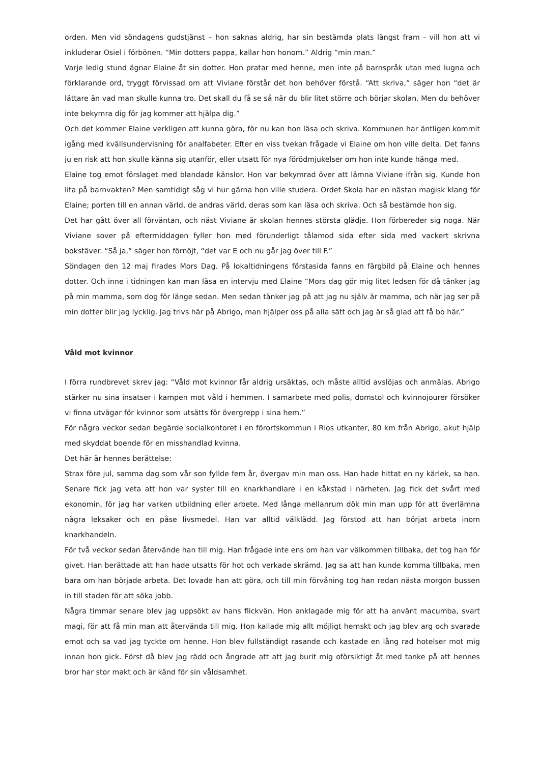orden. Men vid söndagens gudstjänst – hon saknas aldrig, har sin bestämda plats längst fram - vill hon att vi inkluderar Osiel i förbönen. “Min dotters pappa, kallar hon honom.” Aldrig “min man.”
Varje ledig stund ägnar Elaine åt sin dotter. Hon pratar med henne, men inte på barnspråk utan med lugna och förklarande ord, tryggt förvissad om att Viviane förstår det hon behöver förstå. “Att skriva,” säger hon “det är lättare än vad man skulle kunna tro. Det skall du få se så när du blir litet större och börjar skolan. Men du behöver inte bekymra dig för jag kommer att hjälpa dig.”
Och det kommer Elaine verkligen att kunna göra, för nu kan hon läsa och skriva. Kommunen har äntligen kommit igång med kvällsundervisning för analfabeter. Efter en viss tvekan frågade vi Elaine om hon ville delta. Det fanns ju en risk att hon skulle känna sig utanför, eller utsatt för nya förödmjukelser om hon inte kunde hänga med.
Elaine tog emot förslaget med blandade känslor. Hon var bekymrad över att lämna Viviane ifrån sig. Kunde hon lita på barnvakten? Men samtidigt såg vi hur gärna hon ville studera. Ordet Skola har en nästan magisk klang för Elaine; porten till en annan värld, de andras värld, deras som kan läsa och skriva. Och så bestämde hon sig.
Det har gått över all förväntan, och näst Viviane är skolan hennes största glädje. Hon förbereder sig noga. När Viviane sover på eftermiddagen fyller hon med förunderligt tålamod sida efter sida med vackert skrivna bokstäver. “Så ja,” säger hon förnöjt, “det var E och nu går jag över till F.”
Söndagen den 12 maj firades Mors Dag. På lokaltidningens förstasida fanns en färgbild på Elaine och hennes dotter. Och inne i tidningen kan man läsa en intervju med Elaine “Mors dag gör mig litet ledsen för då tänker jag på min mamma, som dog för länge sedan. Men sedan tänker jag på att jag nu själv är mamma, och när jag ser på min dotter blir jag lycklig. Jag trivs här på Abrigo, man hjälper oss på alla sätt och jag är så glad att få bo här.”
Våld mot kvinnor
I förra rundbrevet skrev jag: “Våld mot kvinnor får aldrig ursäktas, och måste alltid avslöjas och anmälas. Abrigo stärker nu sina insatser i kampen mot våld i hemmen. I samarbete med polis, domstol och kvinnojourer försöker vi finna utvägar för kvinnor som utsätts för övergrepp i sina hem.”
För några veckor sedan begärde socialkontoret i en förortskommun i Rios utkanter, 80 km från Abrigo, akut hjälp med skyddat boende för en misshandlad kvinna.
Det här är hennes berättelse:
Strax före jul, samma dag som vår son fyllde fem år, övergav min man oss. Han hade hittat en ny kärlek, sa han. Senare fick jag veta att hon var syster till en knarkhandlare i en kåkstad i närheten. Jag fick det svårt med ekonomin, för jag har varken utbildning eller arbete. Med långa mellanrum dök min man upp för att överlämna några leksaker och en påse livsmedel. Han var alltid välklädd. Jag förstod att han börjat arbeta inom knarkhandeln.
För två veckor sedan återvände han till mig. Han frågade inte ens om han var välkommen tillbaka, det tog han för givet. Han berättade att han hade utsatts för hot och verkade skrämd. Jag sa att han kunde komma tillbaka, men bara om han började arbeta. Det lovade han att göra, och till min förvåning tog han redan nästa morgon bussen in till staden för att söka jobb.
Några timmar senare blev jag uppsökt av hans flickvän. Hon anklagade mig för att ha använt macumba, svart magi, för att få min man att återvända till mig. Hon kallade mig allt möjligt hemskt och jag blev arg och svarade emot och sa vad jag tyckte om henne. Hon blev fullständigt rasande och kastade en lång rad hotelser mot mig innan hon gick. Först då blev jag rädd och ångrade att att jag burit mig oförsiktigt åt med tanke på att hennes bror har stor makt och är känd för sin våldsamhet.